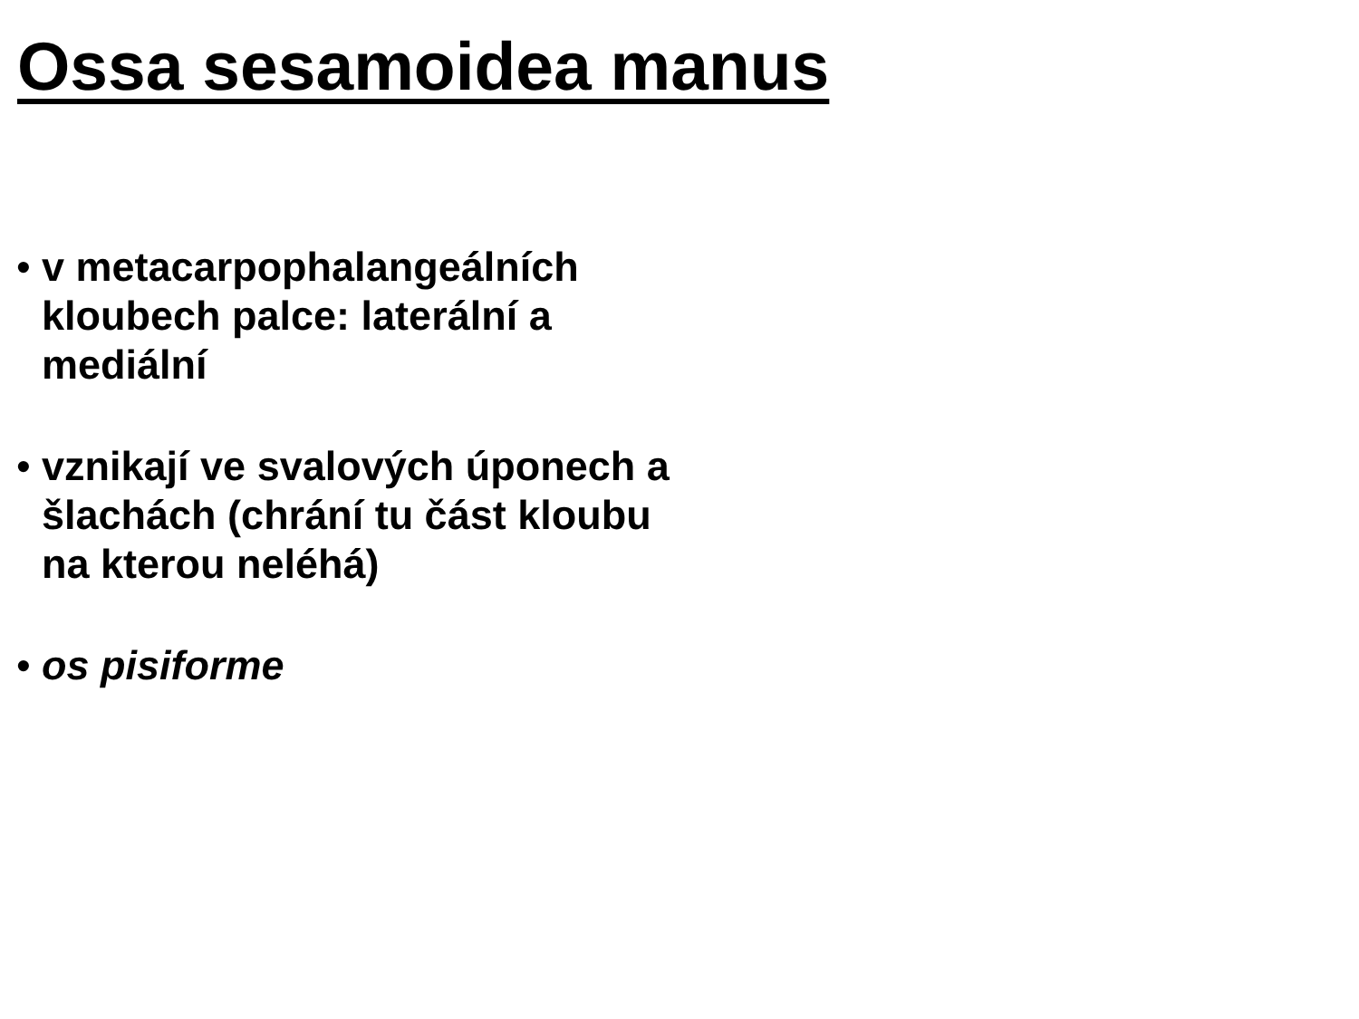Ossa sesamoidea manus
• v metacarpophalangeálních kloubech palce: laterální a mediální
• vznikají ve svalových úponech a šlachách (chrání tu část kloubu na kterou neléhá)
• os pisiforme